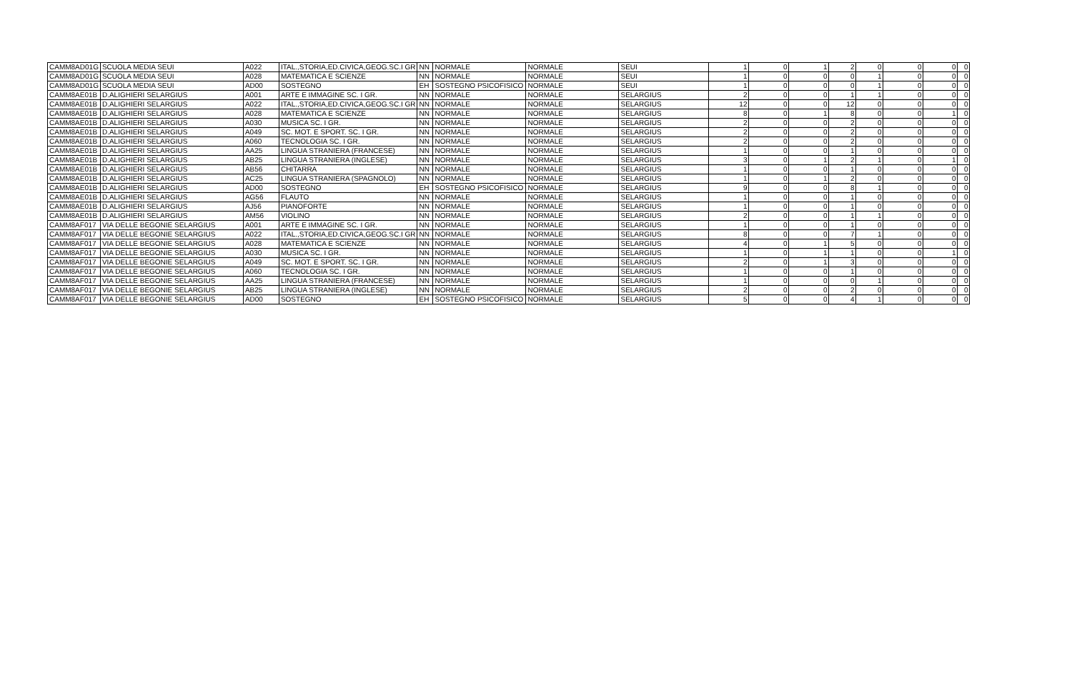| CAMM8AD01G | SCUOLA MEDIA SEUI | A022 | ITAL.,STORIA,ED.CIVICA,GEOG.SC.I GR | NN | NORMALE | NORMALE | SEUI | 1 | 0 | 1 | 2 | 0 | 0 | 0 | 0 |
| CAMM8AD01G | SCUOLA MEDIA SEUI | A028 | MATEMATICA E SCIENZE | NN | NORMALE | NORMALE | SEUI | 1 | 0 | 0 | 0 | 1 | 0 | 0 | 0 |
| CAMM8AD01G | SCUOLA MEDIA SEUI | AD00 | SOSTEGNO | EH | SOSTEGNO PSICOFISICO | NORMALE | SEUI | 1 | 0 | 0 | 0 | 1 | 0 | 0 | 0 |
| CAMM8AE01B | D.ALIGHIERI SELARGIUS | A001 | ARTE E IMMAGINE SC. I GR. | NN | NORMALE | NORMALE | SELARGIUS | 2 | 0 | 0 | 1 | 1 | 0 | 0 | 0 |
| CAMM8AE01B | D.ALIGHIERI SELARGIUS | A022 | ITAL.,STORIA,ED.CIVICA,GEOG.SC.I GR | NN | NORMALE | NORMALE | SELARGIUS | 12 | 0 | 0 | 12 | 0 | 0 | 0 | 0 |
| CAMM8AE01B | D.ALIGHIERI SELARGIUS | A028 | MATEMATICA E SCIENZE | NN | NORMALE | NORMALE | SELARGIUS | 8 | 0 | 1 | 8 | 0 | 0 | 1 | 0 |
| CAMM8AE01B | D.ALIGHIERI SELARGIUS | A030 | MUSICA SC. I GR. | NN | NORMALE | NORMALE | SELARGIUS | 2 | 0 | 0 | 2 | 0 | 0 | 0 | 0 |
| CAMM8AE01B | D.ALIGHIERI SELARGIUS | A049 | SC. MOT. E SPORT. SC. I GR. | NN | NORMALE | NORMALE | SELARGIUS | 2 | 0 | 0 | 2 | 0 | 0 | 0 | 0 |
| CAMM8AE01B | D.ALIGHIERI SELARGIUS | A060 | TECNOLOGIA SC. I GR. | NN | NORMALE | NORMALE | SELARGIUS | 2 | 0 | 0 | 2 | 0 | 0 | 0 | 0 |
| CAMM8AE01B | D.ALIGHIERI SELARGIUS | AA25 | LINGUA STRANIERA (FRANCESE) | NN | NORMALE | NORMALE | SELARGIUS | 1 | 0 | 0 | 1 | 0 | 0 | 0 | 0 |
| CAMM8AE01B | D.ALIGHIERI SELARGIUS | AB25 | LINGUA STRANIERA (INGLESE) | NN | NORMALE | NORMALE | SELARGIUS | 3 | 0 | 1 | 2 | 1 | 0 | 1 | 0 |
| CAMM8AE01B | D.ALIGHIERI SELARGIUS | AB56 | CHITARRA | NN | NORMALE | NORMALE | SELARGIUS | 1 | 0 | 0 | 1 | 0 | 0 | 0 | 0 |
| CAMM8AE01B | D.ALIGHIERI SELARGIUS | AC25 | LINGUA STRANIERA (SPAGNOLO) | NN | NORMALE | NORMALE | SELARGIUS | 1 | 0 | 1 | 2 | 0 | 0 | 0 | 0 |
| CAMM8AE01B | D.ALIGHIERI SELARGIUS | AD00 | SOSTEGNO | EH | SOSTEGNO PSICOFISICO | NORMALE | SELARGIUS | 9 | 0 | 0 | 8 | 1 | 0 | 0 | 0 |
| CAMM8AE01B | D.ALIGHIERI SELARGIUS | AG56 | FLAUTO | NN | NORMALE | NORMALE | SELARGIUS | 1 | 0 | 0 | 1 | 0 | 0 | 0 | 0 |
| CAMM8AE01B | D.ALIGHIERI SELARGIUS | AJ56 | PIANOFORTE | NN | NORMALE | NORMALE | SELARGIUS | 1 | 0 | 0 | 1 | 0 | 0 | 0 | 0 |
| CAMM8AE01B | D.ALIGHIERI SELARGIUS | AM56 | VIOLINO | NN | NORMALE | NORMALE | SELARGIUS | 2 | 0 | 0 | 1 | 1 | 0 | 0 | 0 |
| CAMM8AF017 | VIA DELLE BEGONIE SELARGIUS | A001 | ARTE E IMMAGINE SC. I GR. | NN | NORMALE | NORMALE | SELARGIUS | 1 | 0 | 0 | 1 | 0 | 0 | 0 | 0 |
| CAMM8AF017 | VIA DELLE BEGONIE SELARGIUS | A022 | ITAL.,STORIA,ED.CIVICA,GEOG.SC.I GR | NN | NORMALE | NORMALE | SELARGIUS | 8 | 0 | 0 | 7 | 1 | 0 | 0 | 0 |
| CAMM8AF017 | VIA DELLE BEGONIE SELARGIUS | A028 | MATEMATICA E SCIENZE | NN | NORMALE | NORMALE | SELARGIUS | 4 | 0 | 1 | 5 | 0 | 0 | 0 | 0 |
| CAMM8AF017 | VIA DELLE BEGONIE SELARGIUS | A030 | MUSICA SC. I GR. | NN | NORMALE | NORMALE | SELARGIUS | 1 | 0 | 1 | 1 | 0 | 0 | 1 | 0 |
| CAMM8AF017 | VIA DELLE BEGONIE SELARGIUS | A049 | SC. MOT. E SPORT. SC. I GR. | NN | NORMALE | NORMALE | SELARGIUS | 2 | 0 | 1 | 3 | 0 | 0 | 0 | 0 |
| CAMM8AF017 | VIA DELLE BEGONIE SELARGIUS | A060 | TECNOLOGIA SC. I GR. | NN | NORMALE | NORMALE | SELARGIUS | 1 | 0 | 0 | 1 | 0 | 0 | 0 | 0 |
| CAMM8AF017 | VIA DELLE BEGONIE SELARGIUS | AA25 | LINGUA STRANIERA (FRANCESE) | NN | NORMALE | NORMALE | SELARGIUS | 1 | 0 | 0 | 0 | 1 | 0 | 0 | 0 |
| CAMM8AF017 | VIA DELLE BEGONIE SELARGIUS | AB25 | LINGUA STRANIERA (INGLESE) | NN | NORMALE | NORMALE | SELARGIUS | 2 | 0 | 0 | 2 | 0 | 0 | 0 | 0 |
| CAMM8AF017 | VIA DELLE BEGONIE SELARGIUS | AD00 | SOSTEGNO | EH | SOSTEGNO PSICOFISICO | NORMALE | SELARGIUS | 5 | 0 | 0 | 4 | 1 | 0 | 0 | 0 |